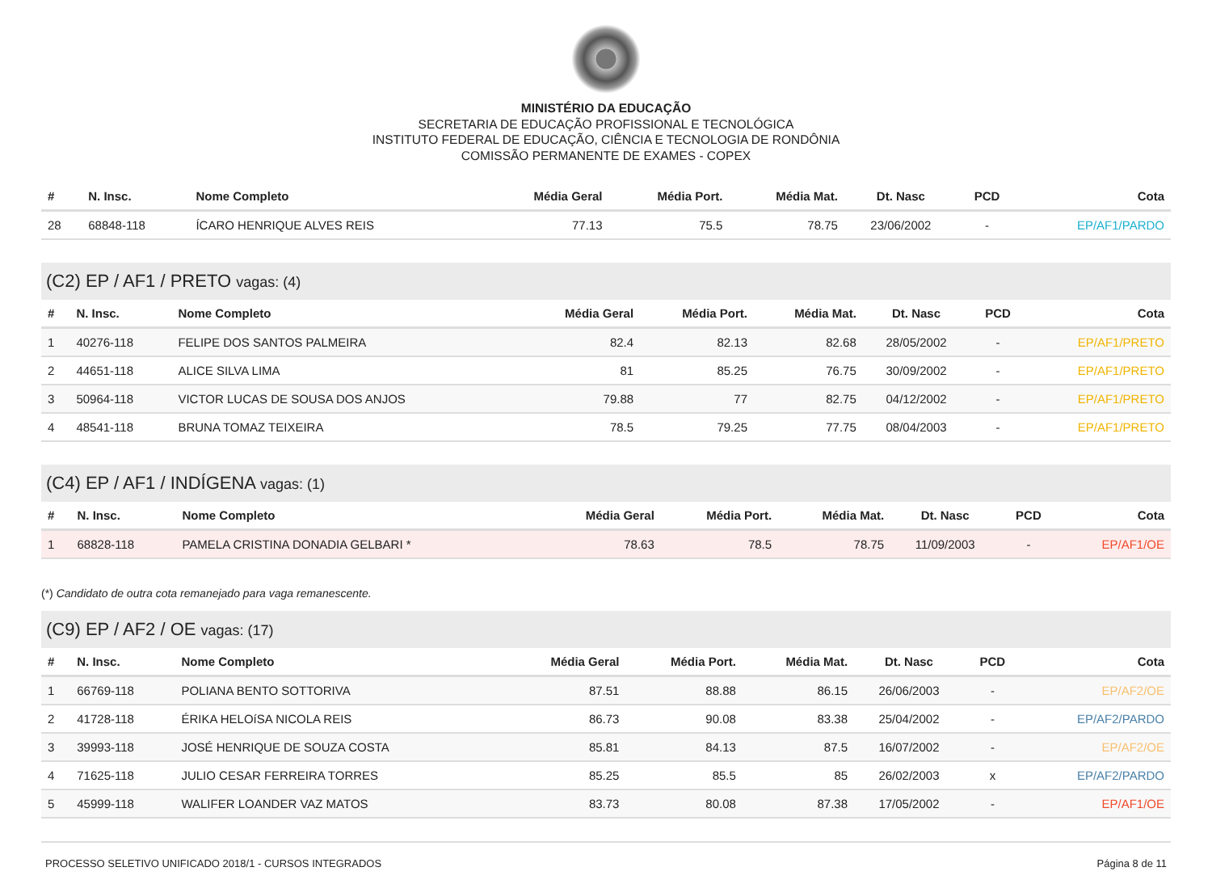MINISTÉRIO DA EDUCAÇÃO
SECRETARIA DE EDUCAÇÃO PROFISSIONAL E TECNOLÓGICA
INSTITUTO FEDERAL DE EDUCAÇÃO, CIÊNCIA E TECNOLOGIA DE RONDÔNIA
COMISSÃO PERMANENTE DE EXAMES - COPEX
| # | N. Insc. | Nome Completo | Média Geral | Média Port. | Média Mat. | Dt. Nasc | PCD | Cota |
| --- | --- | --- | --- | --- | --- | --- | --- | --- |
| 28 | 68848-118 | ÍCARO HENRIQUE ALVES REIS | 77.13 | 75.5 | 78.75 | 23/06/2002 | - | EP/AF1/PARDO |
(C2) EP / AF1 / PRETO vagas: (4)
| # | N. Insc. | Nome Completo | Média Geral | Média Port. | Média Mat. | Dt. Nasc | PCD | Cota |
| --- | --- | --- | --- | --- | --- | --- | --- | --- |
| 1 | 40276-118 | FELIPE DOS SANTOS PALMEIRA | 82.4 | 82.13 | 82.68 | 28/05/2002 | - | EP/AF1/PRETO |
| 2 | 44651-118 | ALICE SILVA LIMA | 81 | 85.25 | 76.75 | 30/09/2002 | - | EP/AF1/PRETO |
| 3 | 50964-118 | VICTOR LUCAS DE SOUSA DOS ANJOS | 79.88 | 77 | 82.75 | 04/12/2002 | - | EP/AF1/PRETO |
| 4 | 48541-118 | BRUNA TOMAZ TEIXEIRA | 78.5 | 79.25 | 77.75 | 08/04/2003 | - | EP/AF1/PRETO |
(C4) EP / AF1 / INDÍGENA vagas: (1)
| # | N. Insc. | Nome Completo | Média Geral | Média Port. | Média Mat. | Dt. Nasc | PCD | Cota |
| --- | --- | --- | --- | --- | --- | --- | --- | --- |
| 1 | 68828-118 | PAMELA CRISTINA DONADIA GELBARI * | 78.63 | 78.5 | 78.75 | 11/09/2003 | - | EP/AF1/OE |
(*) Candidato de outra cota remanejado para vaga remanescente.
(C9) EP / AF2 / OE vagas: (17)
| # | N. Insc. | Nome Completo | Média Geral | Média Port. | Média Mat. | Dt. Nasc | PCD | Cota |
| --- | --- | --- | --- | --- | --- | --- | --- | --- |
| 1 | 66769-118 | POLIANA BENTO SOTTORIVA | 87.51 | 88.88 | 86.15 | 26/06/2003 | - | EP/AF2/OE |
| 2 | 41728-118 | ÉRIKA HELOíSA NICOLA REIS | 86.73 | 90.08 | 83.38 | 25/04/2002 | - | EP/AF2/PARDO |
| 3 | 39993-118 | JOSÉ HENRIQUE DE SOUZA COSTA | 85.81 | 84.13 | 87.5 | 16/07/2002 | - | EP/AF2/OE |
| 4 | 71625-118 | JULIO CESAR FERREIRA TORRES | 85.25 | 85.5 | 85 | 26/02/2003 | x | EP/AF2/PARDO |
| 5 | 45999-118 | WALIFER LOANDER VAZ MATOS | 83.73 | 80.08 | 87.38 | 17/05/2002 | - | EP/AF1/OE |
PROCESSO SELETIVO UNIFICADO 2018/1 - CURSOS INTEGRADOS Página 8 de 11